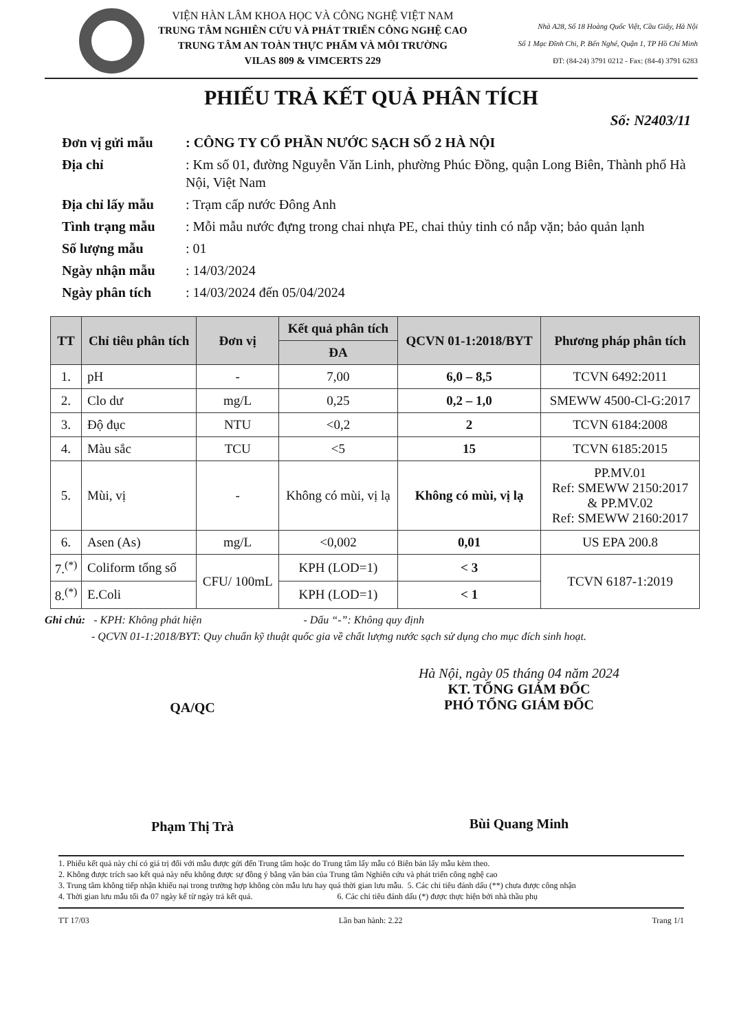VIỆN HÀN LÂM KHOA HỌC VÀ CÔNG NGHỆ VIỆT NAM
TRUNG TÂM NGHIÊN CỨU VÀ PHÁT TRIỂN CÔNG NGHỆ CAO
TRUNG TÂM AN TOÀN THỰC PHẨM VÀ MÔI TRƯỜNG
VILAS 809 & VIMCERTS 229
Nhà A28, Số 18 Hoàng Quốc Việt, Cầu Giấy, Hà Nội
Số 1 Mạc Đĩnh Chi, P. Bến Nghé, Quận 1, TP Hồ Chí Minh
ĐT: (84-24) 3791 0212 - Fax: (84-4) 3791 6283
PHIẾU TRẢ KẾT QUẢ PHÂN TÍCH
Số: N2403/11
Đơn vị gửi mẫu
: CÔNG TY CỔ PHẦN NƯỚC SẠCH SỐ 2 HÀ NỘI
Địa chỉ
: Km số 01, đường Nguyễn Văn Linh, phường Phúc Đồng, quận Long Biên, Thành phố Hà Nội, Việt Nam
Địa chỉ lấy mẫu
: Trạm cấp nước Đông Anh
Tình trạng mẫu
: Mỗi mẫu nước đựng trong chai nhựa PE, chai thủy tinh có nắp vặn; bảo quản lạnh
Số lượng mẫu
: 01
Ngày nhận mẫu
: 14/03/2024
Ngày phân tích
: 14/03/2024 đến 05/04/2024
| TT | Chỉ tiêu phân tích | Đơn vị | Kết quả phân tích | QCVN 01-1:2018/BYT | Phương pháp phân tích |
| --- | --- | --- | --- | --- | --- |
| | | | ĐA | | |
| 1. | pH | - | 7,00 | 6,0 – 8,5 | TCVN 6492:2011 |
| 2. | Clo dư | mg/L | 0,25 | 0,2 – 1,0 | SMEWW 4500-Cl-G:2017 |
| 3. | Độ đục | NTU | <0,2 | 2 | TCVN 6184:2008 |
| 4. | Màu sắc | TCU | <5 | 15 | TCVN 6185:2015 |
| 5. | Mùi, vị | - | Không có mùi, vị lạ | Không có mùi, vị lạ | PP.MV.01 Ref: SMEWW 2150:2017 & PP.MV.02 Ref: SMEWW 2160:2017 |
| 6. | Asen (As) | mg/L | <0,002 | 0,01 | US EPA 200.8 |
| 7.<sup>(*)</sup> | Coliform tổng số | CFU/ 100mL | KPH (LOD=1) | < 3 | TCVN 6187-1:2019 |
| 8.<sup>(*)</sup> | E.Coli | | KPH (LOD=1) | < 1 | |
Ghi chú: - KPH: Không phát hiện - Dấu “-”: Không quy định
- QCVN 01-1:2018/BYT: Quy chuẩn kỹ thuật quốc gia về chất lượng nước sạch sử dụng cho mục đích sinh hoạt.
QA/QC
Phạm Thị Trà
Hà Nội, ngày 05 tháng 04 năm 2024
KT. TỔNG GIÁM ĐỐC
PHÓ TỔNG GIÁM ĐỐC
Bùi Quang Minh
1. Phiếu kết quả này chỉ có giá trị đối với mẫu được gửi đến Trung tâm hoặc do Trung tâm lấy mẫu có Biên bản lấy mẫu kèm theo.
2. Không được trích sao kết quả này nếu không được sự đồng ý bằng văn bản của Trung tâm Nghiên cứu và phát triển công nghệ cao
3. Trung tâm không tiếp nhận khiếu nại trong trường hợp không còn mẫu lưu hay quá thời gian lưu mẫu. 5. Các chỉ tiêu đánh dấu (**) chưa được công nhận
4. Thời gian lưu mẫu tối đa 07 ngày kể từ ngày trả kết quả. 6. Các chỉ tiêu đánh dấu (*) được thực hiện bởi nhà thầu phụ
TT 17/03 Lần ban hành: 2.22 Trang 1/1